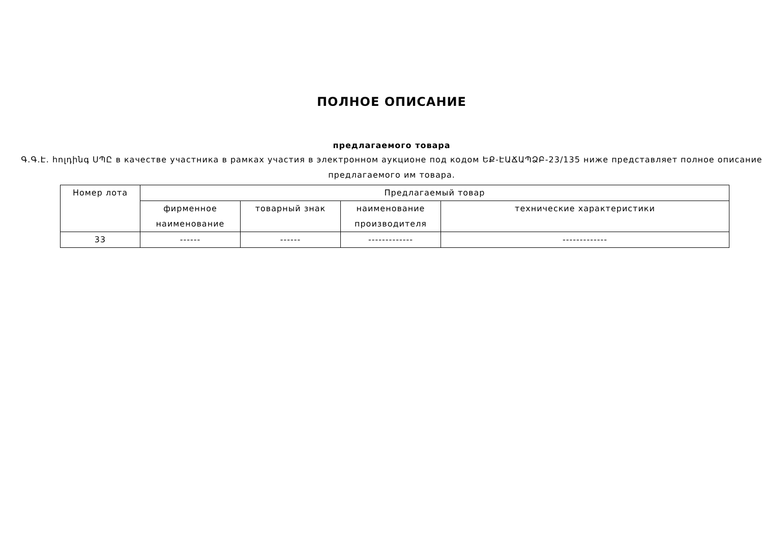ПОЛНОЕ ОПИСАНИЕ
предлагаемого товара
Գ.Գ.Է. հոլդինգ ՍՊԸ в качестве участника в рамках участия в электронном аукционе под кодом ԵՔ-ԷԱՃԱՊՁԲ-23/135 ниже представляет полное описание предлагаемого им товара.
| Номер лота | Предлагаемый товар | | | |
| --- | --- | --- | --- | --- |
| | фирменное наименование | товарный знак | наименование производителя | технические характеристики |
| 33 | ------ | ------ | ------------- | ------------- |